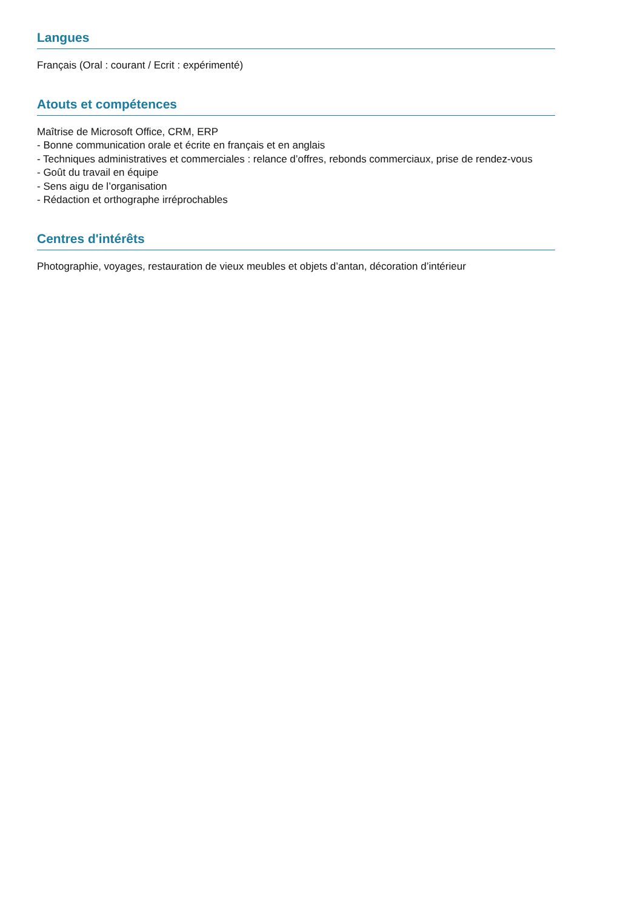Langues
Français (Oral : courant / Ecrit : expérimenté)
Atouts et compétences
Maîtrise de Microsoft Office, CRM, ERP
- Bonne communication orale et écrite en français et en anglais
- Techniques administratives et commerciales : relance d’offres, rebonds commerciaux, prise de rendez-vous
- Goût du travail en équipe
- Sens aigu de l’organisation
- Rédaction et orthographe irréprochables
Centres d'intérêts
Photographie, voyages, restauration de vieux meubles et objets d’antan, décoration d’intérieur